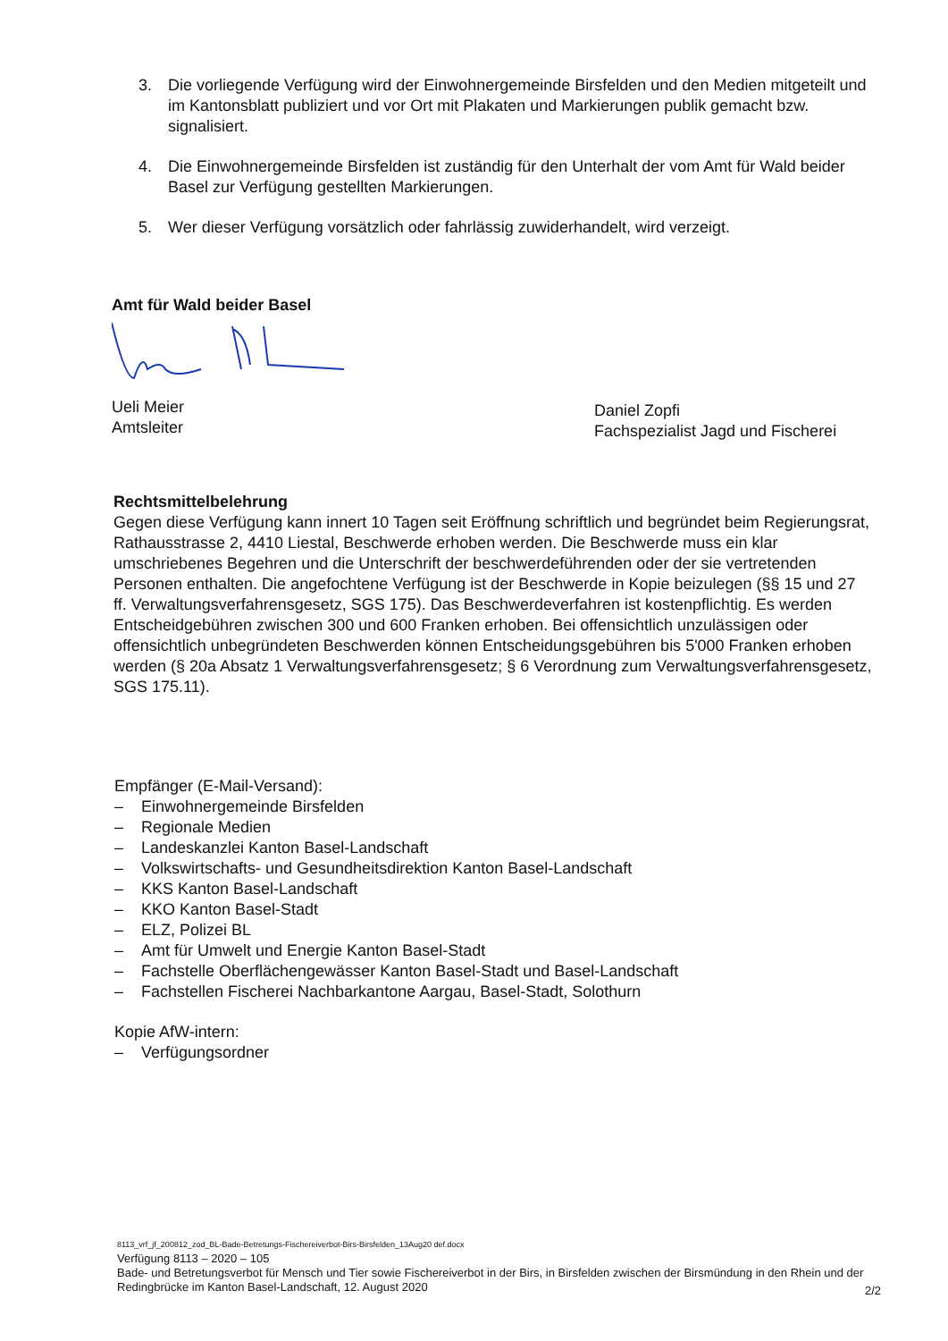3. Die vorliegende Verfügung wird der Einwohnergemeinde Birsfelden und den Medien mitgeteilt und im Kantonsblatt publiziert und vor Ort mit Plakaten und Markierungen publik gemacht bzw. signalisiert.
4. Die Einwohnergemeinde Birsfelden ist zuständig für den Unterhalt der vom Amt für Wald beider Basel zur Verfügung gestellten Markierungen.
5. Wer dieser Verfügung vorsätzlich oder fahrlässig zuwiderhandelt, wird verzeigt.
Amt für Wald beider Basel
Ueli Meier
Amtsleiter
Daniel Zopfi
Fachspezialist Jagd und Fischerei
Rechtsmittelbelehrung
Gegen diese Verfügung kann innert 10 Tagen seit Eröffnung schriftlich und begründet beim Regierungsrat, Rathausstrasse 2, 4410 Liestal, Beschwerde erhoben werden. Die Beschwerde muss ein klar umschriebenes Begehren und die Unterschrift der beschwerdeführenden oder der sie vertretenden Personen enthalten. Die angefochtene Verfügung ist der Beschwerde in Kopie beizulegen (§§ 15 und 27 ff. Verwaltungsverfahrensgesetz, SGS 175). Das Beschwerdeverfahren ist kostenpflichtig. Es werden Entscheidgebühren zwischen 300 und 600 Franken erhoben. Bei offensichtlich unzulässigen oder offensichtlich unbegründeten Beschwerden können Entscheidungsgebühren bis 5'000 Franken erhoben werden (§ 20a Absatz 1 Verwaltungsverfahrensgesetz; § 6 Verordnung zum Verwaltungsverfahrensgesetz, SGS 175.11).
Empfänger (E-Mail-Versand):
– Einwohnergemeinde Birsfelden
– Regionale Medien
– Landeskanzlei Kanton Basel-Landschaft
– Volkswirtschafts- und Gesundheitsdirektion Kanton Basel-Landschaft
– KKS Kanton Basel-Landschaft
– KKO Kanton Basel-Stadt
– ELZ, Polizei BL
– Amt für Umwelt und Energie Kanton Basel-Stadt
– Fachstelle Oberflächengewässer Kanton Basel-Stadt und Basel-Landschaft
– Fachstellen Fischerei Nachbarkantone Aargau, Basel-Stadt, Solothurn
Kopie AfW-intern:
– Verfügungsordner
8113_vrf_jf_200812_zod_BL-Bade-Betretungs-Fischereiverbot-Birs-Birsfelden_13Aug20 def.docx
Verfügung 8113 – 2020 – 105
Bade- und Betretungsverbot für Mensch und Tier sowie Fischereiverbot in der Birs, in Birsfelden zwischen der Birsmündung in den Rhein und der Redingbrücke im Kanton Basel-Landschaft, 12. August 2020
2/2